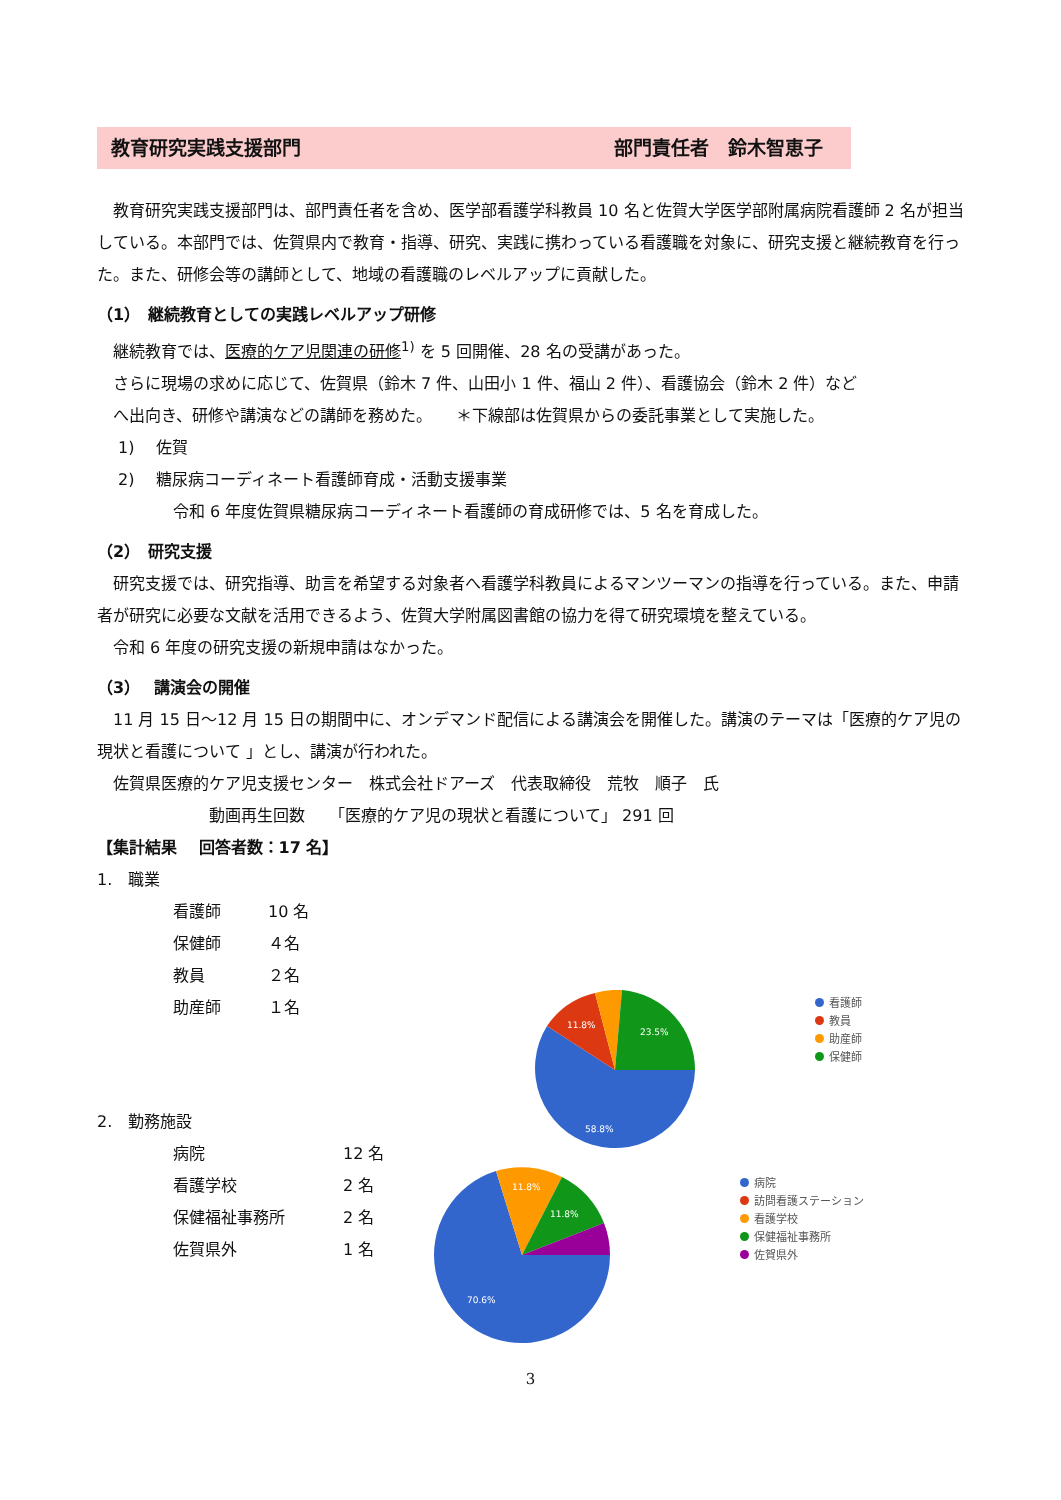教育研究実践支援部門 部門責任者　鈴木智恵子
　教育研究実践支援部門は、部門責任者を含め、医学部看護学科教員 10 名と佐賀大学医学部附属病院看護師 2 名が担当している。本部門では、佐賀県内で教育・指導、研究、実践に携わっている看護職を対象に、研究支援と継続教育を行った。また、研修会等の講師として、地域の看護職のレベルアップに貢献した。
（1）　継続教育としての実践レベルアップ研修
　継続教育では、医療的ケア児関連の研修<sup>1)</sup> を 5 回開催、28 名の受講があった。
　さらに現場の求めに応じて、佐賀県（鈴木 7 件、山田小 1 件、福山 2 件）、看護協会（鈴木 2 件）など
　へ出向き、研修や講演などの講師を務めた。　　＊下線部は佐賀県からの委託事業として実施した。
　 1)　 佐賀
　 2)　 糖尿病コーディネート看護師育成・活動支援事業
令和 6 年度佐賀県糖尿病コーディネート看護師の育成研修では、5 名を育成した。
（2）　研究支援
　研究支援では、研究指導、助言を希望する対象者へ看護学科教員によるマンツーマンの指導を行っている。また、申請者が研究に必要な文献を活用できるよう、佐賀大学附属図書館の協力を得て研究環境を整えている。
　令和 6 年度の研究支援の新規申請はなかった。
（3）　 講演会の開催
　11 月 15 日～12 月 15 日の期間中に、オンデマンド配信による講演会を開催した。講演のテーマは「医療的ケア児の現状と看護について 」とし、講演が行われた。
　佐賀県医療的ケア児支援センター　株式会社ドアーズ　代表取締役　荒牧　順子　氏
動画再生回数　　「医療的ケア児の現状と看護について」 291 回
【集計結果　 回答者数：17 名】
1.　職業
看護師 10 名
保健師 ４名
教員 ２名
助産師 １名
2.　勤務施設
病院 12 名
看護学校 2 名
保健福祉事務所 2 名
佐賀県外 1 名
11.8%
23.5%
58.8%
看護師
教員
助産師
保健師
11.8%
11.8%
70.6%
病院
訪問看護ステーション
看護学校
保健福祉事務所
佐賀県外
3